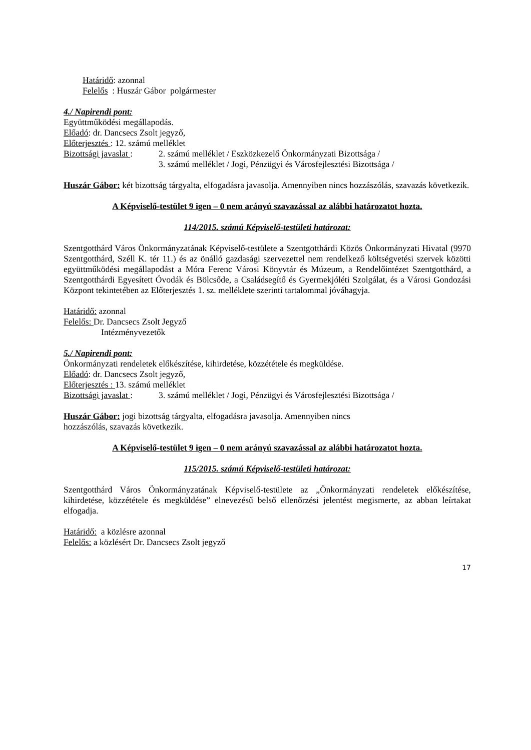Határidő: azonnal
Felelős : Huszár Gábor polgármester
4./ Napirendi pont:
Együttműködési megállapodás.
Előadó: dr. Dancsecs Zsolt jegyző,
Előterjesztés : 12. számú melléklet
Bizottsági javaslat : 2. számú melléklet / Eszközkezelő Önkormányzati Bizottsága /
3. számú melléklet / Jogi, Pénzügyi és Városfejlesztési Bizottsága /
Huszár Gábor: két bizottság tárgyalta, elfogadásra javasolja. Amennyiben nincs hozzászólás, szavazás következik.
A Képviselő-testület 9 igen – 0 nem arányú szavazással az alábbi határozatot hozta.
114/2015. számú Képviselő-testületi határozat:
Szentgotthárd Város Önkormányzatának Képviselő-testülete a Szentgotthárdi Közös Önkormányzati Hivatal (9970 Szentgotthárd, Széll K. tér 11.) és az önálló gazdasági szervezettel nem rendelkező költségvetési szervek közötti együttműködési megállapodást a Móra Ferenc Városi Könyvtár és Múzeum, a Rendelőintézet Szentgotthárd, a Szentgotthárdi Egyesített Óvodák és Bölcsőde, a Családsegítő és Gyermekjóléti Szolgálat, és a Városi Gondozási Központ tekintetében az Előterjesztés 1. sz. melléklete szerinti tartalommal jóváhagyja.
Határidő: azonnal
Felelős: Dr. Dancsecs Zsolt Jegyző
Intézményvezetők
5./ Napirendi pont:
Önkormányzati rendeletek előkészítése, kihirdetése, közzététele és megküldése.
Előadó: dr. Dancsecs Zsolt jegyző,
Előterjesztés : 13. számú melléklet
Bizottsági javaslat : 3. számú melléklet / Jogi, Pénzügyi és Városfejlesztési Bizottsága /
Huszár Gábor: jogi bizottság tárgyalta, elfogadásra javasolja. Amennyiben nincs
hozzászólás, szavazás következik.
A Képviselő-testület 9 igen – 0 nem arányú szavazással az alábbi határozatot hozta.
115/2015. számú Képviselő-testületi határozat:
Szentgotthárd Város Önkormányzatának Képviselő-testülete az „Önkormányzati rendeletek előkészítése, kihirdetése, közzététele és megküldése” elnevezésű belső ellenőrzési jelentést megismerte, az abban leírtakat elfogadja.
Határidő: a közlésre azonnal
Felelős: a közlésért Dr. Dancsecs Zsolt jegyző
17